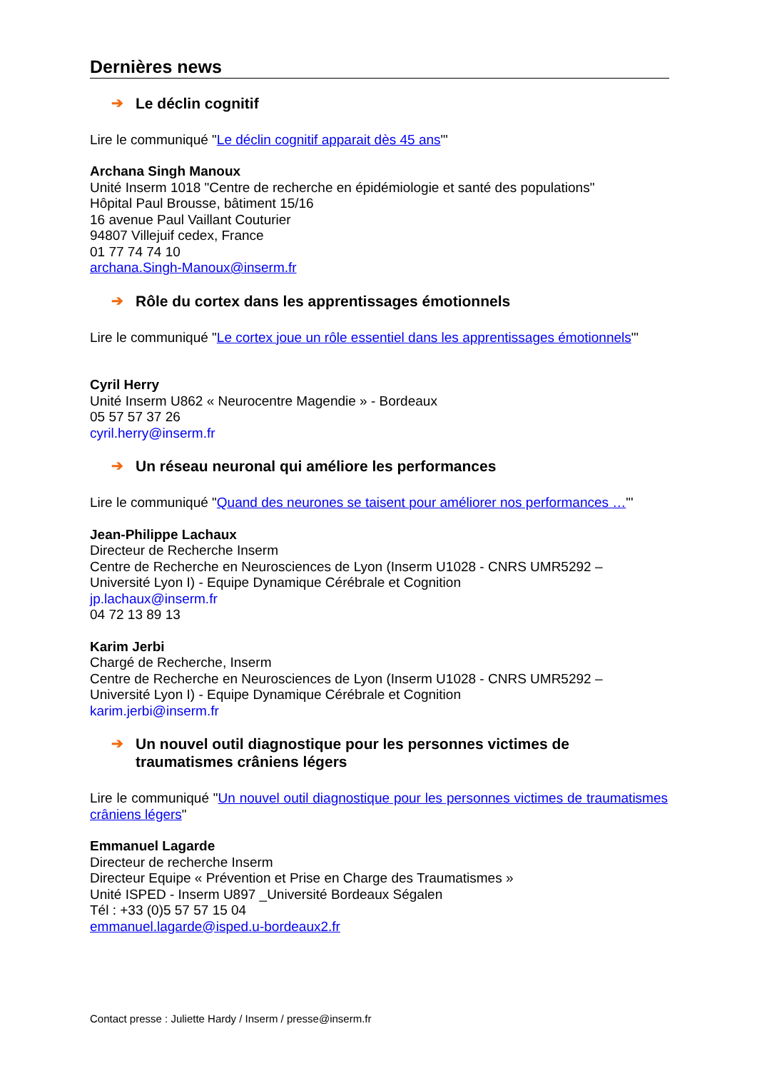Dernières news
➔ Le déclin cognitif
Lire le communiqué "Le déclin cognitif apparait dès 45 ans"'
Archana Singh Manoux
Unité Inserm 1018 "Centre de recherche en épidémiologie et santé des populations"
Hôpital Paul Brousse, bâtiment 15/16
16 avenue Paul Vaillant Couturier
94807 Villejuif cedex, France
01 77 74 74 10
archana.Singh-Manoux@inserm.fr
➔ Rôle du cortex dans les apprentissages émotionnels
Lire le communiqué "Le cortex joue un rôle essentiel dans les apprentissages émotionnels"'
Cyril Herry
Unité Inserm U862 « Neurocentre Magendie » - Bordeaux
05 57 57 37 26
cyril.herry@inserm.fr
➔ Un réseau neuronal qui améliore les performances
Lire le communiqué "Quand des neurones se taisent pour améliorer nos performances …"'
Jean-Philippe Lachaux
Directeur de Recherche Inserm
Centre de Recherche en Neurosciences de Lyon (Inserm U1028 - CNRS UMR5292 –
Université Lyon I) - Equipe Dynamique Cérébrale et Cognition
jp.lachaux@inserm.fr
04 72 13 89 13
Karim Jerbi
Chargé de Recherche, Inserm
Centre de Recherche en Neurosciences de Lyon (Inserm U1028 - CNRS UMR5292 –
Université Lyon I) - Equipe Dynamique Cérébrale et Cognition
karim.jerbi@inserm.fr
➔ Un nouvel outil diagnostique pour les personnes victimes de traumatismes crâniens légers
Lire le communiqué "Un nouvel outil diagnostique pour les personnes victimes de traumatismes crâniens légers"
Emmanuel Lagarde
Directeur de recherche Inserm
Directeur Equipe « Prévention et Prise en Charge des Traumatismes »
Unité ISPED - Inserm U897 _Université Bordeaux Ségalen
Tél : +33 (0)5 57 57 15 04
emmanuel.lagarde@isped.u-bordeaux2.fr
Contact presse : Juliette Hardy / Inserm / presse@inserm.fr